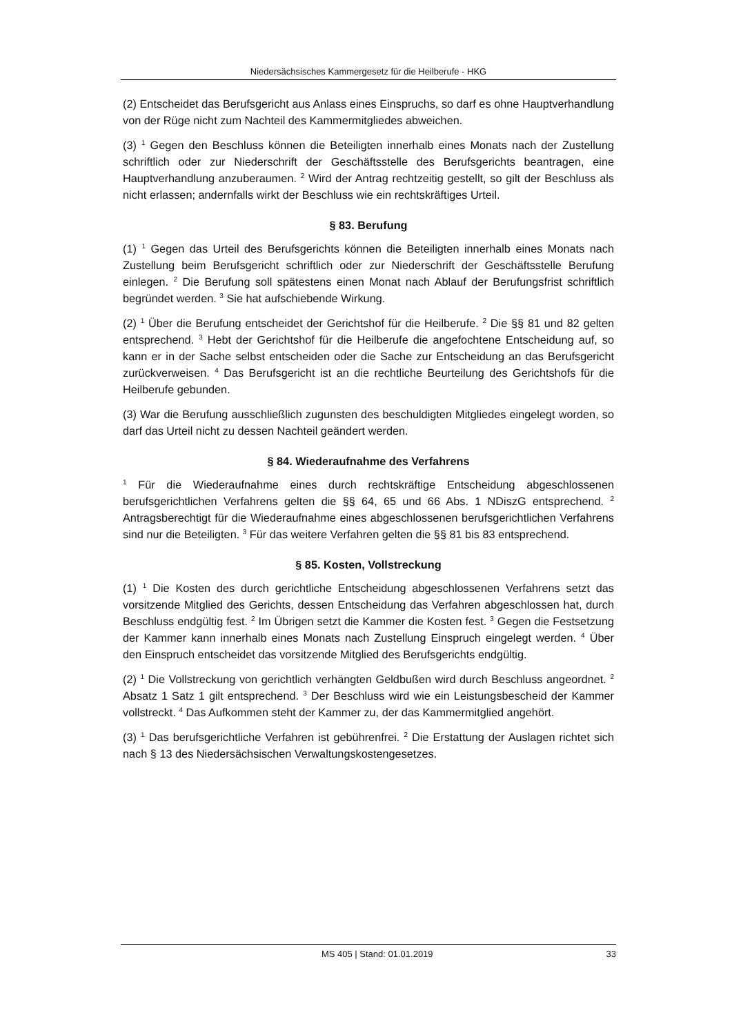Niedersächsisches Kammergesetz für die Heilberufe - HKG
(2) Entscheidet das Berufsgericht aus Anlass eines Einspruchs, so darf es ohne Hauptverhandlung von der Rüge nicht zum Nachteil des Kammermitgliedes abweichen.
(3) <sup>1</sup> Gegen den Beschluss können die Beteiligten innerhalb eines Monats nach der Zustellung schriftlich oder zur Niederschrift der Geschäftsstelle des Berufsgerichts beantragen, eine Hauptverhandlung anzuberaumen. <sup>2</sup> Wird der Antrag rechtzeitig gestellt, so gilt der Beschluss als nicht erlassen; andernfalls wirkt der Beschluss wie ein rechtskräftiges Urteil.
§ 83. Berufung
(1) <sup>1</sup> Gegen das Urteil des Berufsgerichts können die Beteiligten innerhalb eines Monats nach Zustellung beim Berufsgericht schriftlich oder zur Niederschrift der Geschäftsstelle Berufung einlegen. <sup>2</sup> Die Berufung soll spätestens einen Monat nach Ablauf der Berufungsfrist schriftlich begründet werden. <sup>3</sup> Sie hat aufschiebende Wirkung.
(2) <sup>1</sup> Über die Berufung entscheidet der Gerichtshof für die Heilberufe. <sup>2</sup> Die §§ 81 und 82 gelten entsprechend. <sup>3</sup> Hebt der Gerichtshof für die Heilberufe die angefochtene Entscheidung auf, so kann er in der Sache selbst entscheiden oder die Sache zur Entscheidung an das Berufsgericht zurückverweisen. <sup>4</sup> Das Berufsgericht ist an die rechtliche Beurteilung des Gerichtshofs für die Heilberufe gebunden.
(3) War die Berufung ausschließlich zugunsten des beschuldigten Mitgliedes eingelegt worden, so darf das Urteil nicht zu dessen Nachteil geändert werden.
§ 84. Wiederaufnahme des Verfahrens
<sup>1</sup> Für die Wiederaufnahme eines durch rechtskräftige Entscheidung abgeschlossenen berufsgerichtlichen Verfahrens gelten die §§ 64, 65 und 66 Abs. 1 NDiszG entsprechend. <sup>2</sup> Antragsberechtigt für die Wiederaufnahme eines abgeschlossenen berufsgerichtlichen Verfahrens sind nur die Beteiligten. <sup>3</sup> Für das weitere Verfahren gelten die §§ 81 bis 83 entsprechend.
§ 85. Kosten, Vollstreckung
(1) <sup>1</sup> Die Kosten des durch gerichtliche Entscheidung abgeschlossenen Verfahrens setzt das vorsitzende Mitglied des Gerichts, dessen Entscheidung das Verfahren abgeschlossen hat, durch Beschluss endgültig fest. <sup>2</sup> Im Übrigen setzt die Kammer die Kosten fest. <sup>3</sup> Gegen die Festsetzung der Kammer kann innerhalb eines Monats nach Zustellung Einspruch eingelegt werden. <sup>4</sup> Über den Einspruch entscheidet das vorsitzende Mitglied des Berufsgerichts endgültig.
(2) <sup>1</sup> Die Vollstreckung von gerichtlich verhängten Geldbußen wird durch Beschluss angeordnet. <sup>2</sup> Absatz 1 Satz 1 gilt entsprechend. <sup>3</sup> Der Beschluss wird wie ein Leistungsbescheid der Kammer vollstreckt. <sup>4</sup> Das Aufkommen steht der Kammer zu, der das Kammermitglied angehört.
(3) <sup>1</sup> Das berufsgerichtliche Verfahren ist gebührenfrei. <sup>2</sup> Die Erstattung der Auslagen richtet sich nach § 13 des Niedersächsischen Verwaltungskostengesetzes.
MS 405 | Stand: 01.01.2019 33